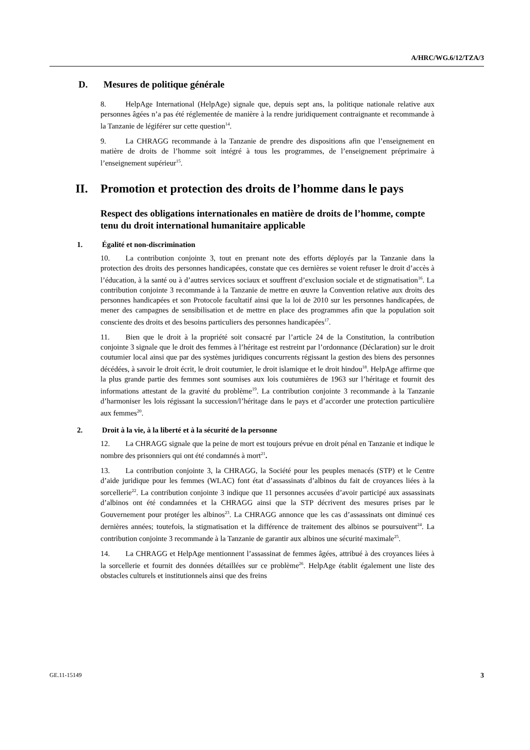A/HRC/WG.6/12/TZA/3
D. Mesures de politique générale
8. HelpAge International (HelpAge) signale que, depuis sept ans, la politique nationale relative aux personnes âgées n’a pas été réglementée de manière à la rendre juridiquement contraignante et recommande à la Tanzanie de légiférer sur cette question<sup>14</sup>.
9. La CHRAGG recommande à la Tanzanie de prendre des dispositions afin que l’enseignement en matière de droits de l’homme soit intégré à tous les programmes, de l’enseignement préprimaire à l’enseignement supérieur<sup>15</sup>.
II. Promotion et protection des droits de l’homme dans le pays
Respect des obligations internationales en matière de droits de l’homme, compte tenu du droit international humanitaire applicable
1. Égalité et non-discrimination
10. La contribution conjointe 3, tout en prenant note des efforts déployés par la Tanzanie dans la protection des droits des personnes handicapées, constate que ces dernières se voient refuser le droit d’accès à l’éducation, à la santé ou à d’autres services sociaux et souffrent d’exclusion sociale et de stigmatisation<sup>16</sup>. La contribution conjointe 3 recommande à la Tanzanie de mettre en œuvre la Convention relative aux droits des personnes handicapées et son Protocole facultatif ainsi que la loi de 2010 sur les personnes handicapées, de mener des campagnes de sensibilisation et de mettre en place des programmes afin que la population soit consciente des droits et des besoins particuliers des personnes handicapées<sup>17</sup>.
11. Bien que le droit à la propriété soit consacré par l’article 24 de la Constitution, la contribution conjointe 3 signale que le droit des femmes à l’héritage est restreint par l’ordonnance (Déclaration) sur le droit coutumier local ainsi que par des systèmes juridiques concurrents régissant la gestion des biens des personnes décédées, à savoir le droit écrit, le droit coutumier, le droit islamique et le droit hindou<sup>18</sup>. HelpAge affirme que la plus grande partie des femmes sont soumises aux lois coutumières de 1963 sur l’héritage et fournit des informations attestant de la gravité du problème<sup>19</sup>. La contribution conjointe 3 recommande à la Tanzanie d’harmoniser les lois régissant la succession/l’héritage dans le pays et d’accorder une protection particulière aux femmes<sup>20</sup>.
2. Droit à la vie, à la liberté et à la sécurité de la personne
12. La CHRAGG signale que la peine de mort est toujours prévue en droit pénal en Tanzanie et indique le nombre des prisonniers qui ont été condamnés à mort<sup>21</sup>.
13. La contribution conjointe 3, la CHRAGG, la Société pour les peuples menacés (STP) et le Centre d’aide juridique pour les femmes (WLAC) font état d’assassinats d’albinos du fait de croyances liées à la sorcellerie<sup>22</sup>. La contribution conjointe 3 indique que 11 personnes accusées d’avoir participé aux assassinats d’albinos ont été condamnées et la CHRAGG ainsi que la STP décrivent des mesures prises par le Gouvernement pour protéger les albinos<sup>23</sup>. La CHRAGG annonce que les cas d’assassinats ont diminué ces dernières années; toutefois, la stigmatisation et la différence de traitement des albinos se poursuivent<sup>24</sup>. La contribution conjointe 3 recommande à la Tanzanie de garantir aux albinos une sécurité maximale<sup>25</sup>.
14. La CHRAGG et HelpAge mentionnent l’assassinat de femmes âgées, attribué à des croyances liées à la sorcellerie et fournit des données détaillées sur ce problème<sup>26</sup>. HelpAge établit également une liste des obstacles culturels et institutionnels ainsi que des freins
GE.11-15149 3